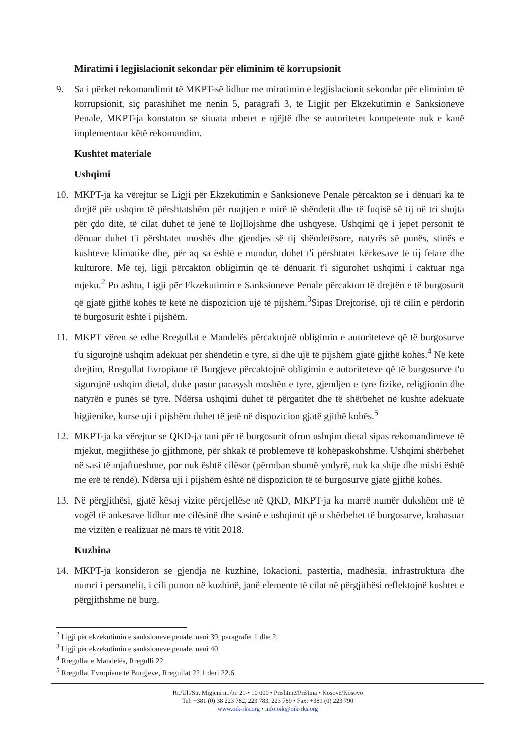Miratimi i legjislacionit sekondar për eliminim të korrupsionit
9. Sa i përket rekomandimit të MKPT-së lidhur me miratimin e legjislacionit sekondar për eliminim të korrupsionit, siç parashihet me nenin 5, paragrafi 3, të Ligjit për Ekzekutimin e Sanksioneve Penale, MKPT-ja konstaton se situata mbetet e njëjtë dhe se autoritetet kompetente nuk e kanë implementuar këtë rekomandim.
Kushtet materiale
Ushqimi
10. MKPT-ja ka vërejtur se Ligji për Ekzekutimin e Sanksioneve Penale përcakton se i dënuari ka të drejtë për ushqim të përshtatshëm për ruajtjen e mirë të shëndetit dhe të fuqisë së tij në tri shujta për çdo ditë, të cilat duhet të jenë të llojllojshme dhe ushqyese. Ushqimi që i jepet personit të dënuar duhet t'i përshtatet moshës dhe gjendjes së tij shëndetësore, natyrës së punës, stinës e kushteve klimatike dhe, për aq sa është e mundur, duhet t'i përshtatet kërkesave të tij fetare dhe kulturore. Më tej, ligji përcakton obligimin që të dënuarit t'i sigurohet ushqimi i caktuar nga mjeku.<sup>2</sup> Po ashtu, Ligji për Ekzekutimin e Sanksioneve Penale përcakton të drejtën e të burgosurit që gjatë gjithë kohës të ketë në dispozicion ujë të pijshëm.<sup>3</sup>Sipas Drejtorisë, uji të cilin e përdorin të burgosurit është i pijshëm.
11. MKPT vëren se edhe Rregullat e Mandelës përcaktojnë obligimin e autoriteteve që të burgosurve t'u sigurojnë ushqim adekuat për shëndetin e tyre, si dhe ujë të pijshëm gjatë gjithë kohës.<sup>4</sup> Në këtë drejtim, Rregullat Evropiane të Burgjeve përcaktojnë obligimin e autoriteteve që të burgosurve t'u sigurojnë ushqim dietal, duke pasur parasysh moshën e tyre, gjendjen e tyre fizike, religjionin dhe natyrën e punës së tyre. Ndërsa ushqimi duhet të përgatitet dhe të shërbehet në kushte adekuate higjienike, kurse uji i pijshëm duhet të jetë në dispozicion gjatë gjithë kohës.<sup>5</sup>
12. MKPT-ja ka vërejtur se QKD-ja tani për të burgosurit ofron ushqim dietal sipas rekomandimeve të mjekut, megjithëse jo gjithmonë, për shkak të problemeve të kohëpaskohshme. Ushqimi shërbehet në sasi të mjaftueshme, por nuk është cilësor (përmban shumë yndyrë, nuk ka shije dhe mishi është me erë të rëndë). Ndërsa uji i pijshëm është në dispozicion të të burgosurve gjatë gjithë kohës.
13. Në përgjithësi, gjatë kësaj vizite përcjellëse në QKD, MKPT-ja ka marrë numër dukshëm më të vogël të ankesave lidhur me cilësinë dhe sasinë e ushqimit që u shërbehet të burgosurve, krahasuar me vizitën e realizuar në mars të vitit 2018.
Kuzhina
14. MKPT-ja konsideron se gjendja në kuzhinë, lokacioni, pastërtia, madhësia, infrastruktura dhe numri i personelit, i cili punon në kuzhinë, janë elemente të cilat në përgjithësi reflektojnë kushtet e përgjithshme në burg.
<sup>2</sup> Ligji për ekzekutimin e sanksioneve penale, neni 39, paragrafët 1 dhe 2.
<sup>3</sup> Ligji për ekzekutimin e sanksioneve penale, neni 40.
<sup>4</sup> Rregullat e Mandelës, Rregulli 22.
<sup>5</sup> Rregullat Evropiane të Burgjeve, Rregullat 22.1 deri 22.6.
Rr./Ul./Str. Migjeni nr./br. 21-• 10 000 • Prishtinë/Priština • Kosovë/Kosovo
Tel: +381 (0) 38 223 782, 223 783, 223 789 • Fax: +381 (0) 223 790
www.oik-rks.org • info.oik@oik-rks.org